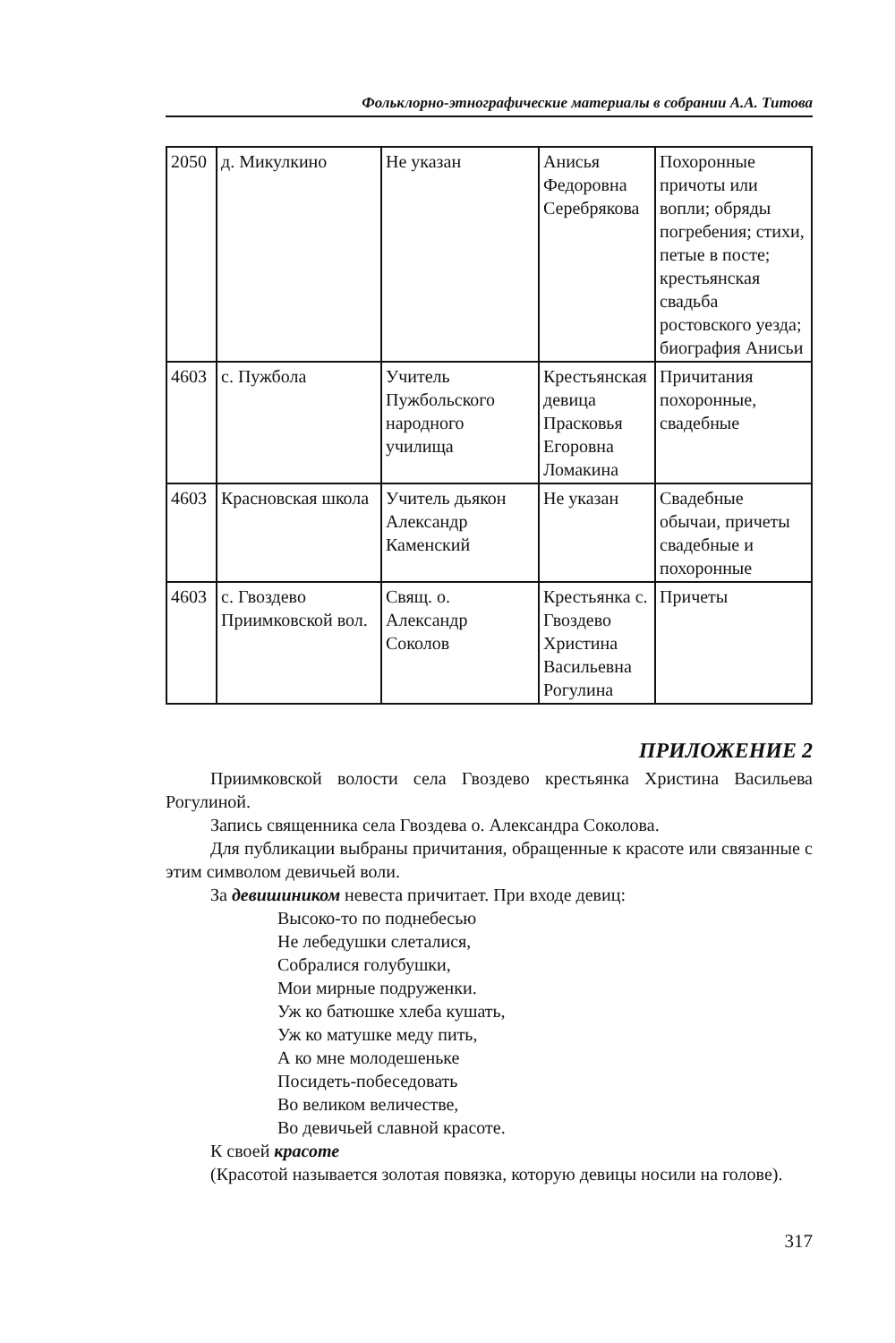Фольклорно-этнографические материалы в собрании А.А. Титова
| 2050 | д. Микулкино | Не указан | Анисья Федоровна Серебрякова | Похоронные причоты или вопли; обряды погребения; стихи, петые в посте; крестьянская свадьба ростовского уезда; биография Анисьи |
| 4603 | с. Пужбола | Учитель Пужбольского народного училища | Крестьянская девица Прасковья Егоровна Ломакина | Причитания похоронные, свадебные |
| 4603 | Красновская школа | Учитель дьякон Александр Каменский | Не указан | Свадебные обычаи, причеты свадебные и похоронные |
| 4603 | с. Гвоздево Приимковской вол. | Свящ. о. Александр Соколов | Крестьянка с. Гвоздево Христина Васильевна Рогулина | Причеты |
ПРИЛОЖЕНИЕ 2
Приимковской волости села Гвоздево крестьянка Христина Васильева Рогулиной.
Запись священника села Гвоздева о. Александра Соколова.
Для публикации выбраны причитания, обращенные к красоте или связанные с этим символом девичьей воли.
За девишиником невеста причитает. При входе девиц:
Высоко-то по поднебесью
Не лебедушки слеталися,
Собралися голубушки,
Мои мирные подруженки.
Уж ко батюшке хлеба кушать,
Уж ко матушке меду пить,
А ко мне молодешеньке
Посидеть-побеседовать
Во великом величестве,
Во девичьей славной красоте.
К своей красоте
(Красотой называется золотая повязка, которую девицы носили на голове).
317